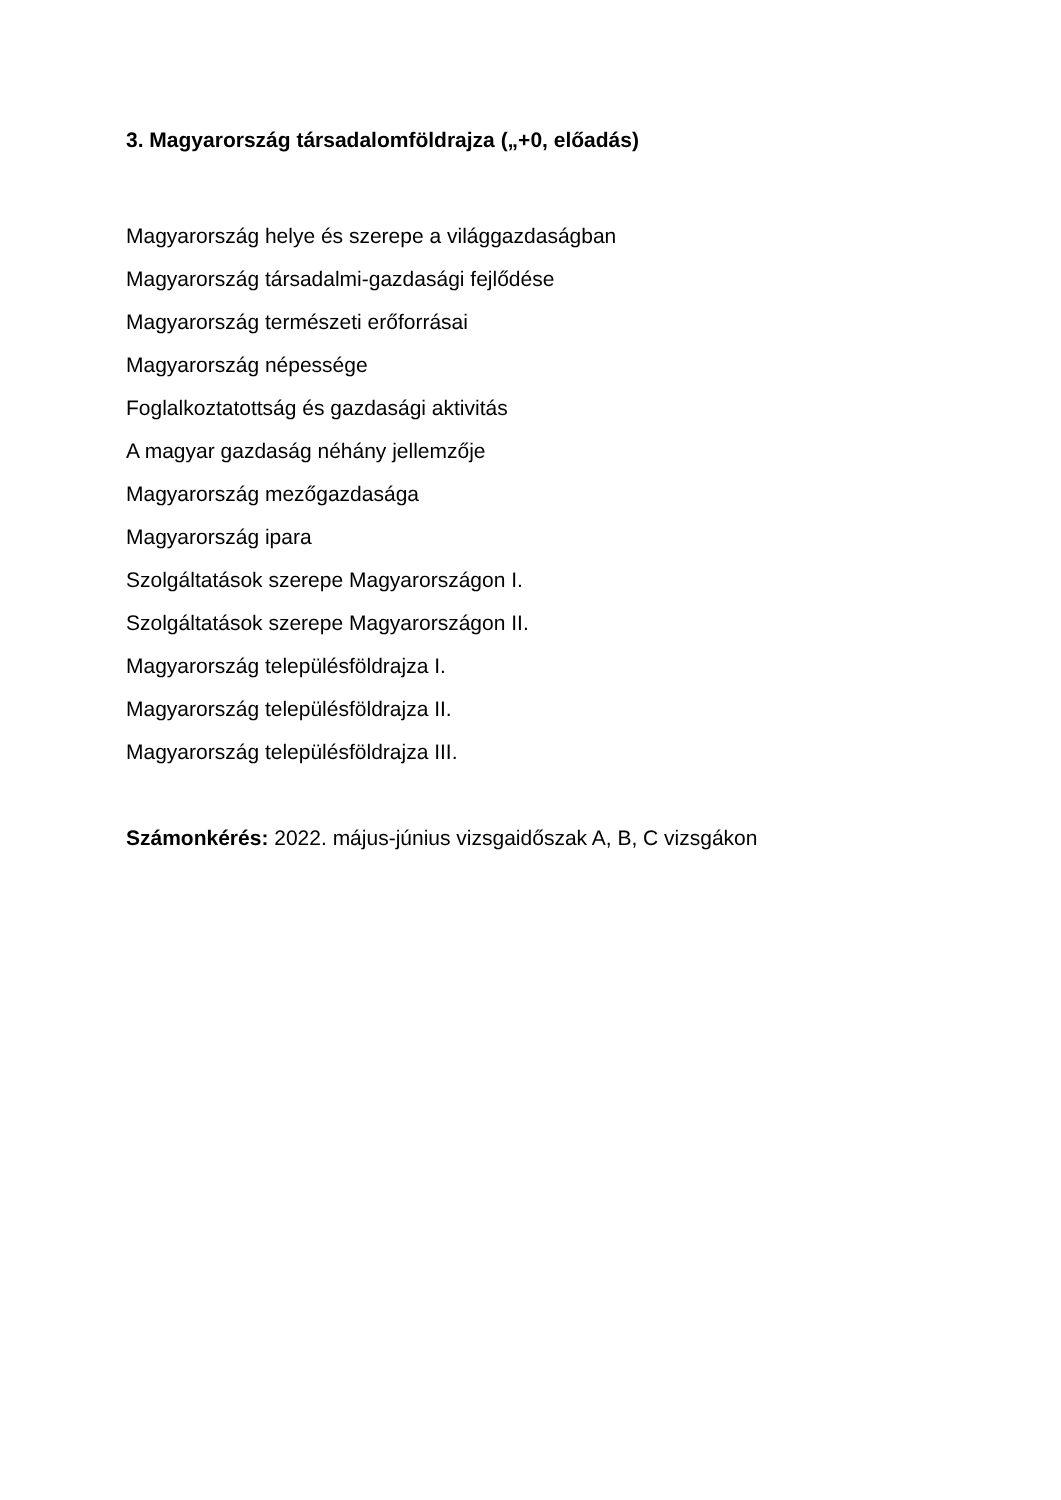3. Magyarország társadalomföldrajza („+0, előadás)
Magyarország helye és szerepe a világgazdaságban
Magyarország társadalmi-gazdasági fejlődése
Magyarország természeti erőforrásai
Magyarország népessége
Foglalkoztatottság és gazdasági aktivitás
A magyar gazdaság néhány jellemzője
Magyarország mezőgazdasága
Magyarország ipara
Szolgáltatások szerepe Magyarországon I.
Szolgáltatások szerepe Magyarországon II.
Magyarország településföldrajza I.
Magyarország településföldrajza II.
Magyarország településföldrajza III.
Számonkérés: 2022. május-június vizsgaidőszak A, B, C vizsgákon